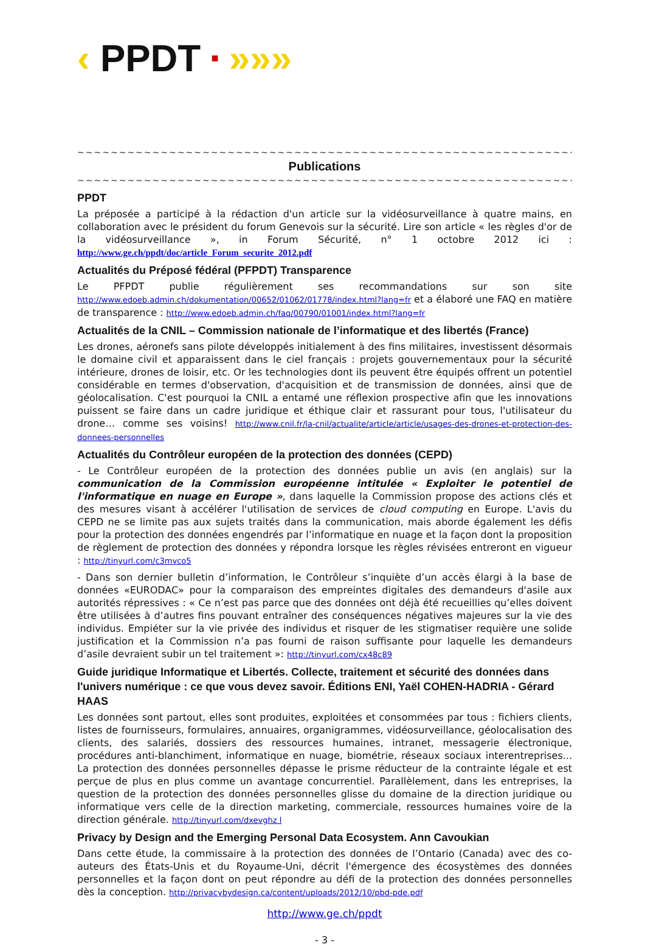‹ PPDT ■ »»»
~~~~~~~~~~~~~~~~~~~~~~~~~~~~~~~~~~~~~~~~~~~~~~~~~~~~~~~~~~~~~~~~~~
Publications
~~~~~~~~~~~~~~~~~~~~~~~~~~~~~~~~~~~~~~~~~~~~~~~~~~~~~~~~~~~~~~~~~~
PPDT
La préposée a participé à la rédaction d'un article sur la vidéosurveillance à quatre mains, en collaboration avec le président du forum Genevois sur la sécurité. Lire son article « les règles d'or de la vidéosurveillance », in Forum Sécurité, n° 1 octobre 2012 ici : http://www.ge.ch/ppdt/doc/article_Forum_securite_2012.pdf
Actualités du Préposé fédéral (PFPDT) Transparence
Le PFPDT publie régulièrement ses recommandations sur son site http://www.edoeb.admin.ch/dokumentation/00652/01062/01778/index.html?lang=fr et a élaboré une FAQ en matière de transparence : http://www.edoeb.admin.ch/faq/00790/01001/index.html?lang=fr
Actualités de la CNIL – Commission nationale de l’informatique et des libertés (France)
Les drones, aéronefs sans pilote développés initialement à des fins militaires, investissent désormais le domaine civil et apparaissent dans le ciel français : projets gouvernementaux pour la sécurité intérieure, drones de loisir, etc. Or les technologies dont ils peuvent être équipés offrent un potentiel considérable en termes d'observation, d'acquisition et de transmission de données, ainsi que de géolocalisation. C'est pourquoi la CNIL a entamé une réflexion prospective afin que les innovations puissent se faire dans un cadre juridique et éthique clair et rassurant pour tous, l'utilisateur du drone… comme ses voisins! http://www.cnil.fr/la-cnil/actualite/article/article/usages-des-drones-et-protection-des-donnees-personnelles
Actualités du Contrôleur européen de la protection des données (CEPD)
- Le Contrôleur européen de la protection des données publie un avis (en anglais) sur la communication de la Commission européenne intitulée « Exploiter le potentiel de l'informatique en nuage en Europe », dans laquelle la Commission propose des actions clés et des mesures visant à accélérer l'utilisation de services de cloud computing en Europe. L'avis du CEPD ne se limite pas aux sujets traités dans la communication, mais aborde également les défis pour la protection des données engendrés par l’informatique en nuage et la façon dont la proposition de règlement de protection des données y répondra lorsque les règles révisées entreront en vigueur : http://tinyurl.com/c3mvco5
- Dans son dernier bulletin d’information, le Contrôleur s’inquiète d’un accès élargi à la base de données «EURODAC» pour la comparaison des empreintes digitales des demandeurs d'asile aux autorités répressives : « Ce n’est pas parce que des données ont déjà été recueillies qu’elles doivent être utilisées à d’autres fins pouvant entraîner des conséquences négatives majeures sur la vie des individus. Empiéter sur la vie privée des individus et risquer de les stigmatiser requière une solide justification et la Commission n’a pas fourni de raison suffisante pour laquelle les demandeurs d’asile devraient subir un tel traitement »: http://tinyurl.com/cx48c89
Guide juridique Informatique et Libertés. Collecte, traitement et sécurité des données dans l'univers numérique : ce que vous devez savoir. Éditions ENI, Yaël COHEN-HADRIA - Gérard HAAS
Les données sont partout, elles sont produites, exploitées et consommées par tous : fichiers clients, listes de fournisseurs, formulaires, annuaires, organigrammes, vidéosurveillance, géolocalisation des clients, des salariés, dossiers des ressources humaines, intranet, messagerie électronique, procédures anti-blanchiment, informatique en nuage, biométrie, réseaux sociaux interentreprises... La protection des données personnelles dépasse le prisme réducteur de la contrainte légale et est perçue de plus en plus comme un avantage concurrentiel. Parallèlement, dans les entreprises, la question de la protection des données personnelles glisse du domaine de la direction juridique ou informatique vers celle de la direction marketing, commerciale, ressources humaines voire de la direction générale. http://tinyurl.com/dxevghz l
Privacy by Design and the Emerging Personal Data Ecosystem. Ann Cavoukian
Dans cette étude, la commissaire à la protection des données de l’Ontario (Canada) avec des co-auteurs des États-Unis et du Royaume-Uni, décrit l'émergence des écosystèmes des données personnelles et la façon dont on peut répondre au défi de la protection des données personnelles dès la conception. http://privacybydesign.ca/content/uploads/2012/10/pbd-pde.pdf
http://www.ge.ch/ppdt
- 3 -